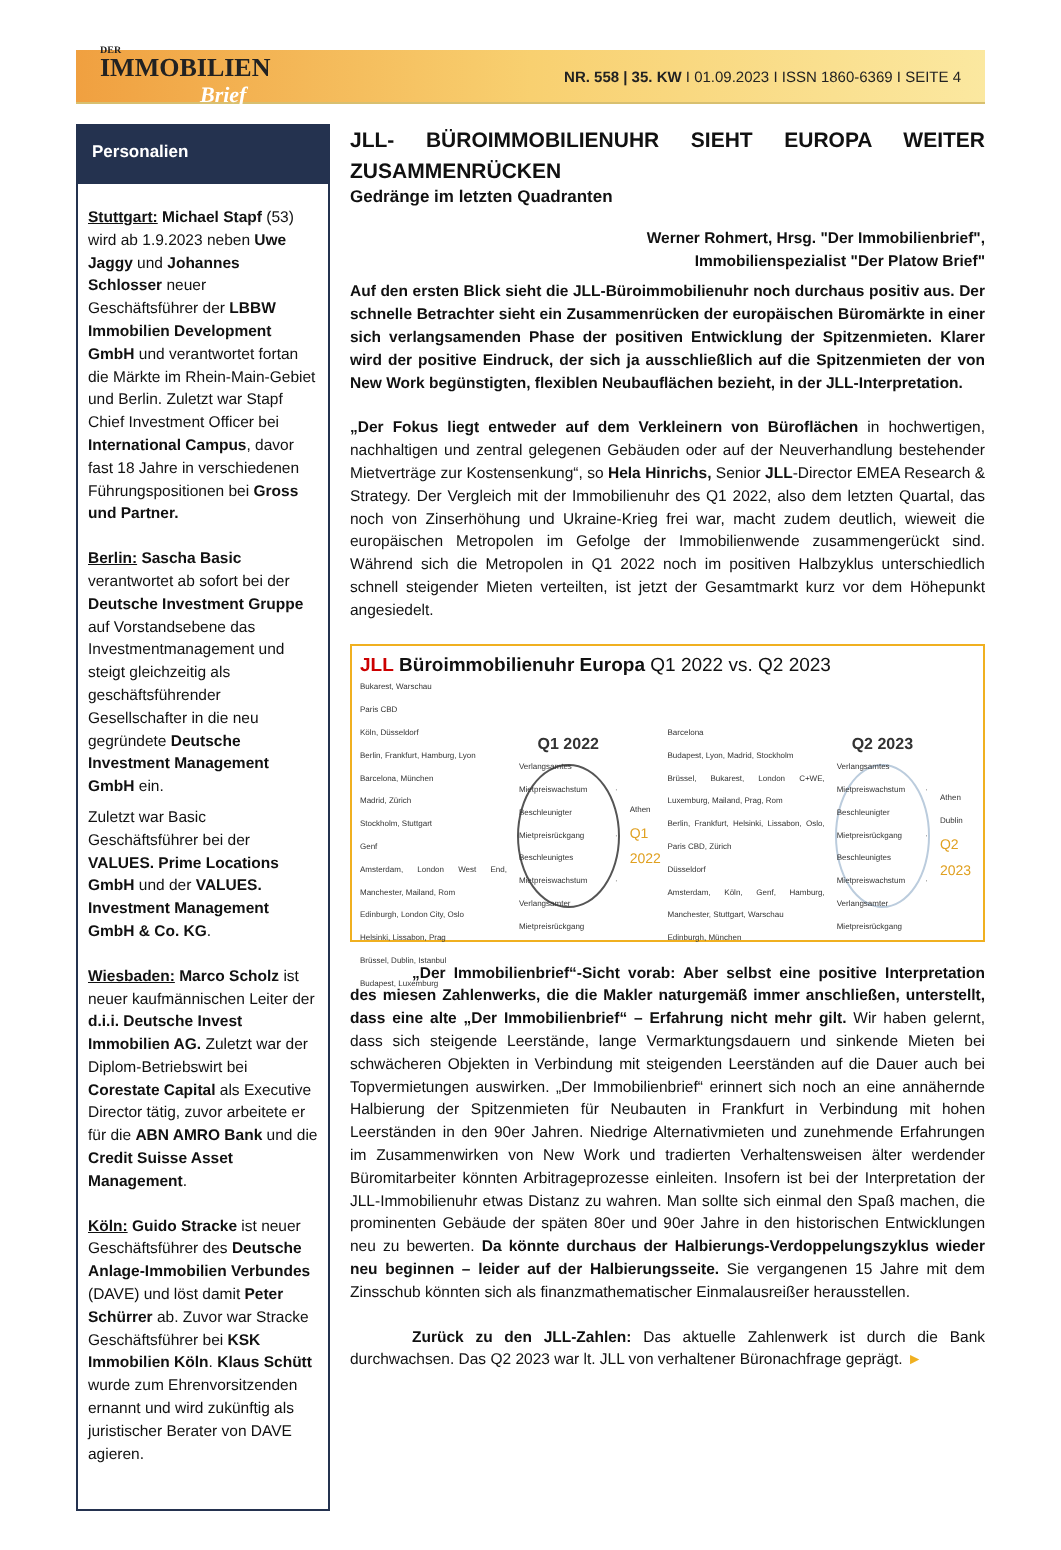DER
IMMOBILIEN
Brief
NR. 558 | 35. KW I 01.09.2023 I ISSN 1860-6369 I SEITE 4
Personalien
Stuttgart: Michael Stapf (53) wird ab 1.9.2023 neben Uwe Jaggy und Johannes Schlosser neuer Geschäftsführer der LBBW Immobilien Development GmbH und verantwortet fortan die Märkte im Rhein-Main-Gebiet und Berlin. Zuletzt war Stapf Chief Investment Officer bei International Campus, davor fast 18 Jahre in verschiedenen Führungspositionen bei Gross und Partner.
Berlin: Sascha Basic verantwortet ab sofort bei der Deutsche Investment Gruppe auf Vorstandsebene das Investmentmanagement und steigt gleichzeitig als geschäftsführender Gesellschafter in die neu gegründete Deutsche Investment Management GmbH ein.
Zuletzt war Basic Geschäftsführer bei der VALUES. Prime Locations GmbH und der VALUES. Investment Management GmbH & Co. KG.
Wiesbaden: Marco Scholz ist neuer kaufmännischen Leiter der d.i.i. Deutsche Invest Immobilien AG. Zuletzt war der Diplom-Betriebswirt bei Corestate Capital als Executive Director tätig, zuvor arbeitete er für die ABN AMRO Bank und die Credit Suisse Asset Management.
Köln: Guido Stracke ist neuer Geschäftsführer des Deutsche Anlage-Immobilien Verbundes (DAVE) und löst damit Peter Schürrer ab. Zuvor war Stracke Geschäftsführer bei KSK Immobilien Köln. Klaus Schütt wurde zum Ehrenvorsitzenden ernannt und wird zukünftig als juristischer Berater von DAVE agieren.
JLL- BÜROIMMOBILIENUHR SIEHT EUROPA WEITER ZUSAMMENRÜCKEN
Gedränge im letzten Quadranten
Werner Rohmert, Hrsg. "Der Immobilienbrief",
Immobilienspezialist "Der Platow Brief"
Auf den ersten Blick sieht die JLL-Büroimmobilienuhr noch durchaus positiv aus. Der schnelle Betrachter sieht ein Zusammenrücken der europäischen Büromärkte in einer sich verlangsamenden Phase der positiven Entwicklung der Spitzenmieten. Klarer wird der positive Eindruck, der sich ja ausschließlich auf die Spitzenmieten der von New Work begünstigten, flexiblen Neubauflächen bezieht, in der JLL-Interpretation.
„Der Fokus liegt entweder auf dem Verkleinern von Büroflächen in hochwertigen, nachhaltigen und zentral gelegenen Gebäuden oder auf der Neuverhandlung bestehender Mietverträge zur Kostensenkung“, so Hela Hinrichs, Senior JLL-Director EMEA Research & Strategy. Der Vergleich mit der Immobilienuhr des Q1 2022, also dem letzten Quartal, das noch von Zinserhöhung und Ukraine-Krieg frei war, macht zudem deutlich, wieweit die europäischen Metropolen im Gefolge der Immobilienwende zusammengerückt sind. Während sich die Metropolen in Q1 2022 noch im positiven Halbzyklus unterschiedlich schnell steigender Mieten verteilten, ist jetzt der Gesamtmarkt kurz vor dem Höhepunkt angesiedelt.
JLL Büroimmobilienuhr Europa Q1 2022 vs. Q2 2023
Bukarest, Warschau
Paris CBD
Köln, Düsseldorf
Berlin, Frankfurt, Hamburg, Lyon
Barcelona, München
Madrid, Zürich
Stockholm, Stuttgart
Genf
Amsterdam, London West End, Manchester, Mailand, Rom
Edinburgh, London City, Oslo
Helsinki, Lissabon, Prag
Brüssel, Dublin, Istanbul
Budapest, Luxemburg
Q1 2022
Verlangsamtes Mietpreiswachstum · Beschleunigter Mietpreisrückgang · Beschleunigtes Mietpreiswachstum · Verlangsamter Mietpreisrückgang
Athen
Q1 2022
Barcelona
Budapest, Lyon, Madrid, Stockholm
Brüssel, Bukarest, London C+WE, Luxemburg, Mailand, Prag, Rom
Berlin, Frankfurt, Helsinki, Lissabon, Oslo, Paris CBD, Zürich
Düsseldorf
Amsterdam, Köln, Genf, Hamburg, Manchester, Stuttgart, Warschau
Edinburgh, München
Q2 2023
Verlangsamtes Mietpreiswachstum · Beschleunigter Mietpreisrückgang · Beschleunigtes Mietpreiswachstum · Verlangsamter Mietpreisrückgang
Athen
Dublin
Q2 2023
    „Der Immobilienbrief“-Sicht vorab: Aber selbst eine positive Interpretation des miesen Zahlenwerks, die die Makler naturgemäß immer anschließen, unterstellt, dass eine alte „Der Immobilienbrief“ – Erfahrung nicht mehr gilt. Wir haben gelernt, dass sich steigende Leerstände, lange Vermarktungsdauern und sinkende Mieten bei schwächeren Objekten in Verbindung mit steigenden Leerständen auf die Dauer auch bei Topvermietungen auswirken. „Der Immobilienbrief“ erinnert sich noch an eine annähernde Halbierung der Spitzenmieten für Neubauten in Frankfurt in Verbindung mit hohen Leerständen in den 90er Jahren. Niedrige Alternativmieten und zunehmende Erfahrungen im Zusammenwirken von New Work und tradierten Verhaltensweisen älter werdender Büromitarbeiter könnten Arbitrageprozesse einleiten. Insofern ist bei der Interpretation der JLL-Immobilienuhr etwas Distanz zu wahren. Man sollte sich einmal den Spaß machen, die prominenten Gebäude der späten 80er und 90er Jahre in den historischen Entwicklungen neu zu bewerten. Da könnte durchaus der Halbierungs-Verdoppelungszyklus wieder neu beginnen – leider auf der Halbierungsseite. Sie vergangenen 15 Jahre mit dem Zinsschub könnten sich als finanzmathematischer Einmalausreißer herausstellen.
    Zurück zu den JLL-Zahlen: Das aktuelle Zahlenwerk ist durch die Bank durchwachsen. Das Q2 2023 war lt. JLL von verhaltener Büronachfrage geprägt. ►